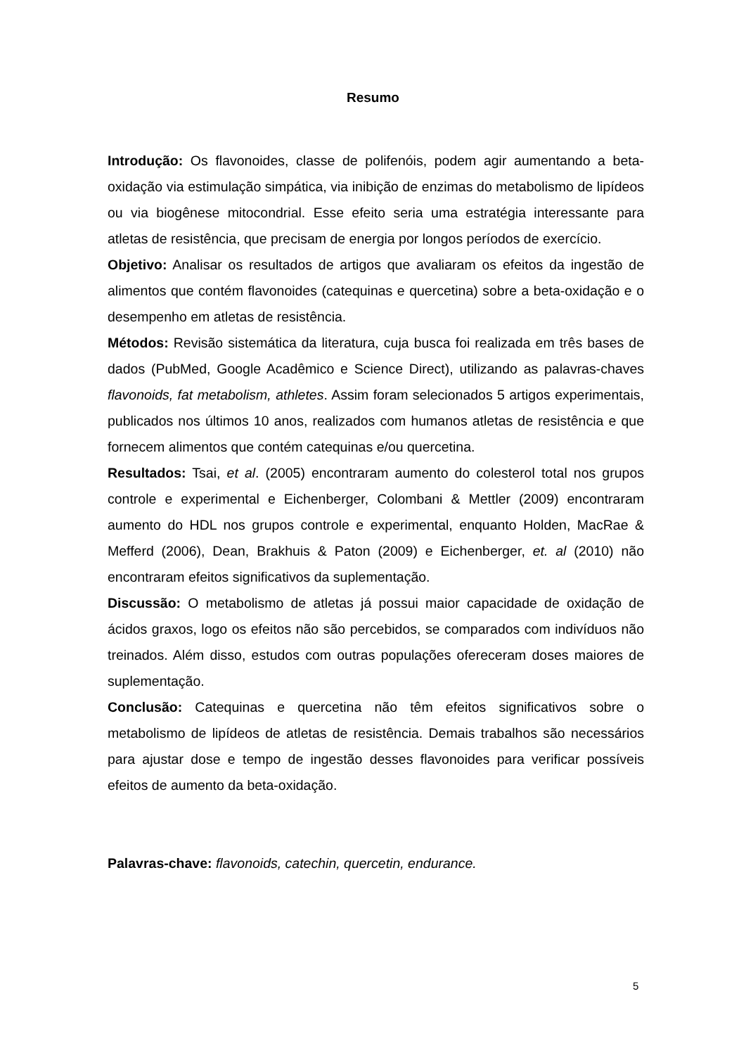Resumo
Introdução: Os flavonoides, classe de polifenóis, podem agir aumentando a beta-oxidação via estimulação simpática, via inibição de enzimas do metabolismo de lipídeos ou via biogênese mitocondrial. Esse efeito seria uma estratégia interessante para atletas de resistência, que precisam de energia por longos períodos de exercício.
Objetivo: Analisar os resultados de artigos que avaliaram os efeitos da ingestão de alimentos que contém flavonoides (catequinas e quercetina) sobre a beta-oxidação e o desempenho em atletas de resistência.
Métodos: Revisão sistemática da literatura, cuja busca foi realizada em três bases de dados (PubMed, Google Acadêmico e Science Direct), utilizando as palavras-chaves flavonoids, fat metabolism, athletes. Assim foram selecionados 5 artigos experimentais, publicados nos últimos 10 anos, realizados com humanos atletas de resistência e que fornecem alimentos que contém catequinas e/ou quercetina.
Resultados: Tsai, et al. (2005) encontraram aumento do colesterol total nos grupos controle e experimental e Eichenberger, Colombani & Mettler (2009) encontraram aumento do HDL nos grupos controle e experimental, enquanto Holden, MacRae & Mefferd (2006), Dean, Brakhuis & Paton (2009) e Eichenberger, et. al (2010) não encontraram efeitos significativos da suplementação.
Discussão: O metabolismo de atletas já possui maior capacidade de oxidação de ácidos graxos, logo os efeitos não são percebidos, se comparados com indivíduos não treinados. Além disso, estudos com outras populações ofereceram doses maiores de suplementação.
Conclusão: Catequinas e quercetina não têm efeitos significativos sobre o metabolismo de lipídeos de atletas de resistência. Demais trabalhos são necessários para ajustar dose e tempo de ingestão desses flavonoides para verificar possíveis efeitos de aumento da beta-oxidação.
Palavras-chave: flavonoids, catechin, quercetin, endurance.
5